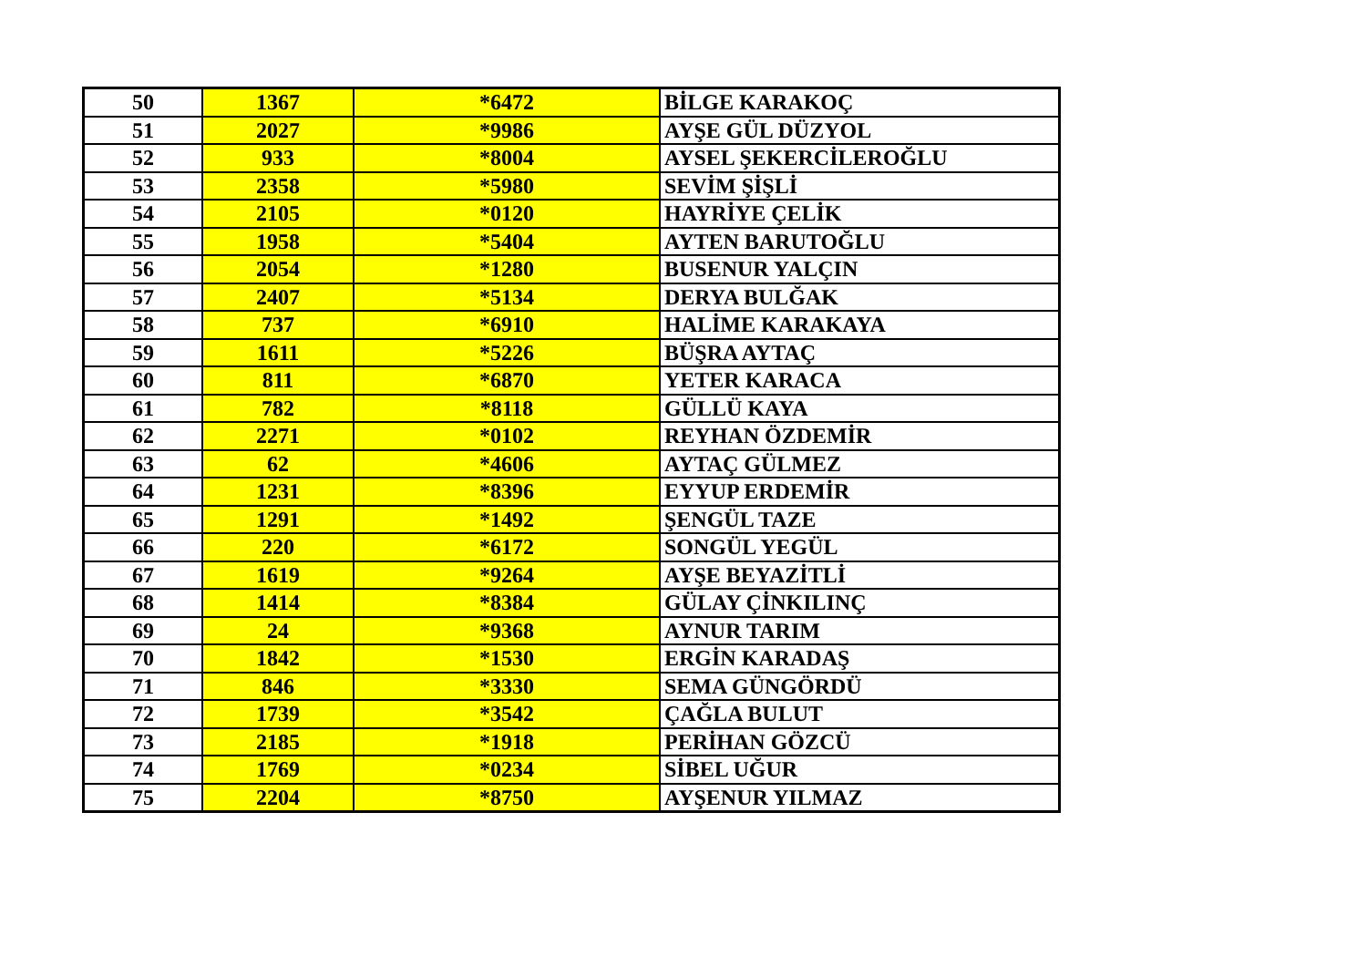| 50 | 1367 | *6472 | BİLGE KARAKOÇ |
| 51 | 2027 | *9986 | AYŞE GÜL DÜZYOL |
| 52 | 933 | *8004 | AYSEL ŞEKERCİLEROĞLU |
| 53 | 2358 | *5980 | SEVİM ŞİŞLİ |
| 54 | 2105 | *0120 | HAYRİYE ÇELİK |
| 55 | 1958 | *5404 | AYTEN BARUTOĞLU |
| 56 | 2054 | *1280 | BUSENUR YALÇIN |
| 57 | 2407 | *5134 | DERYA BULĞAK |
| 58 | 737 | *6910 | HALİME KARAKAYA |
| 59 | 1611 | *5226 | BÜŞRA AYTAÇ |
| 60 | 811 | *6870 | YETER KARACA |
| 61 | 782 | *8118 | GÜLLÜ KAYA |
| 62 | 2271 | *0102 | REYHAN ÖZDEMİR |
| 63 | 62 | *4606 | AYTAÇ GÜLMEZ |
| 64 | 1231 | *8396 | EYYUP ERDEMİR |
| 65 | 1291 | *1492 | ŞENGÜL TAZE |
| 66 | 220 | *6172 | SONGÜL YEGÜL |
| 67 | 1619 | *9264 | AYŞE BEYAZİTLİ |
| 68 | 1414 | *8384 | GÜLAY ÇİNKILINÇ |
| 69 | 24 | *9368 | AYNUR TARIM |
| 70 | 1842 | *1530 | ERGİN KARADAŞ |
| 71 | 846 | *3330 | SEMA GÜNGÖRDÜ |
| 72 | 1739 | *3542 | ÇAĞLA BULUT |
| 73 | 2185 | *1918 | PERİHAN GÖZCÜ |
| 74 | 1769 | *0234 | SİBEL UĞUR |
| 75 | 2204 | *8750 | AYŞENUR YILMAZ |